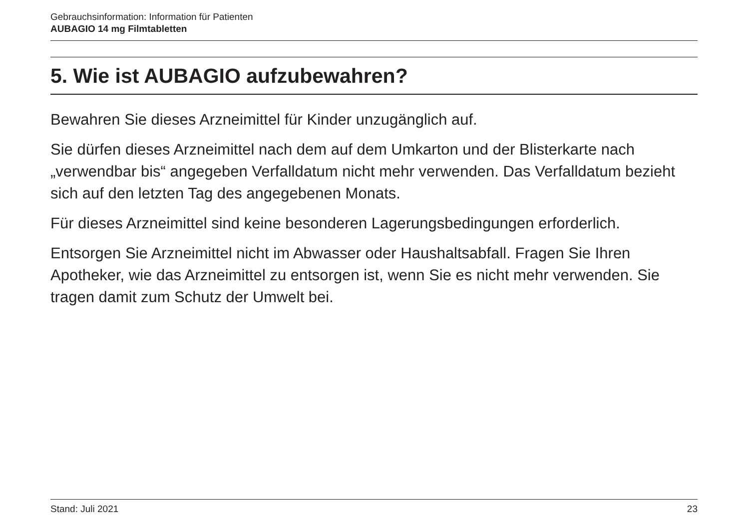Gebrauchsinformation: Information für Patienten
AUBAGIO 14 mg Filmtabletten
5. Wie ist AUBAGIO aufzubewahren?
Bewahren Sie dieses Arzneimittel für Kinder unzugänglich auf.
Sie dürfen dieses Arzneimittel nach dem auf dem Umkarton und der Blisterkarte nach „verwendbar bis“ angegeben Verfalldatum nicht mehr verwenden. Das Verfalldatum bezieht sich auf den letzten Tag des angegebenen Monats.
Für dieses Arzneimittel sind keine besonderen Lagerungsbedingungen erforderlich.
Entsorgen Sie Arzneimittel nicht im Abwasser oder Haushaltsabfall. Fragen Sie Ihren Apotheker, wie das Arzneimittel zu entsorgen ist, wenn Sie es nicht mehr verwenden. Sie tragen damit zum Schutz der Umwelt bei.
Stand: Juli 2021 23